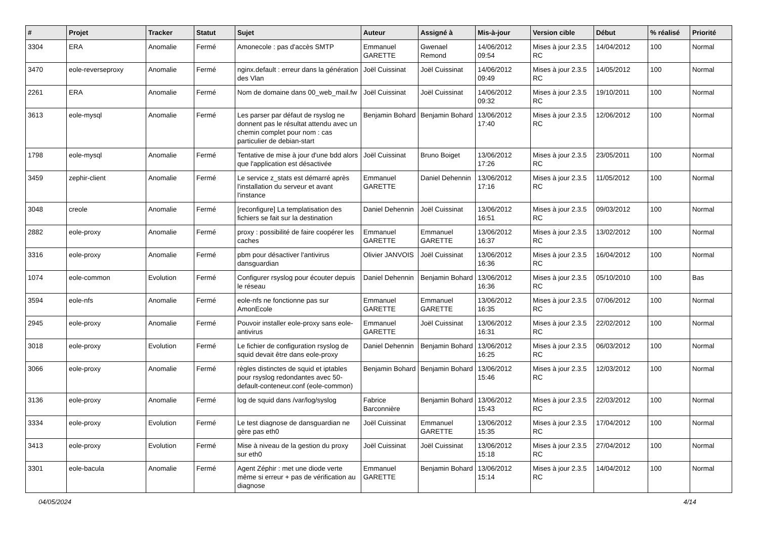| # | Projet | Tracker | Statut | Sujet | Auteur | Assigné à | Mis-à-jour | Version cible | Début | % réalisé | Priorité |
| --- | --- | --- | --- | --- | --- | --- | --- | --- | --- | --- | --- |
| 3304 | ERA | Anomalie | Fermé | Amonecole : pas d'accès SMTP | Emmanuel GARETTE | Gwenael Remond | 14/06/2012 09:54 | Mises à jour 2.3.5 RC | 14/04/2012 | 100 | Normal |
| 3470 | eole-reverseproxy | Anomalie | Fermé | nginx.default : erreur dans la génération des Vlan | Joël Cuissinat | Joël Cuissinat | 14/06/2012 09:49 | Mises à jour 2.3.5 RC | 14/05/2012 | 100 | Normal |
| 2261 | ERA | Anomalie | Fermé | Nom de domaine dans 00_web_mail.fw | Joël Cuissinat | Joël Cuissinat | 14/06/2012 09:32 | Mises à jour 2.3.5 RC | 19/10/2011 | 100 | Normal |
| 3613 | eole-mysql | Anomalie | Fermé | Les parser par défaut de rsyslog ne donnent pas le résultat attendu avec un chemin complet pour nom : cas particulier de debian-start | Benjamin Bohard | Benjamin Bohard | 13/06/2012 17:40 | Mises à jour 2.3.5 RC | 12/06/2012 | 100 | Normal |
| 1798 | eole-mysql | Anomalie | Fermé | Tentative de mise à jour d'une bdd alors que l'application est désactivée | Joël Cuissinat | Bruno Boiget | 13/06/2012 17:26 | Mises à jour 2.3.5 RC | 23/05/2011 | 100 | Normal |
| 3459 | zephir-client | Anomalie | Fermé | Le service z_stats est démarré après l'installation du serveur et avant l'instance | Emmanuel GARETTE | Daniel Dehennin | 13/06/2012 17:16 | Mises à jour 2.3.5 RC | 11/05/2012 | 100 | Normal |
| 3048 | creole | Anomalie | Fermé | [reconfigure] La templatisation des fichiers se fait sur la destination | Daniel Dehennin | Joël Cuissinat | 13/06/2012 16:51 | Mises à jour 2.3.5 RC | 09/03/2012 | 100 | Normal |
| 2882 | eole-proxy | Anomalie | Fermé | proxy : possibilité de faire coopérer les caches | Emmanuel GARETTE | Emmanuel GARETTE | 13/06/2012 16:37 | Mises à jour 2.3.5 RC | 13/02/2012 | 100 | Normal |
| 3316 | eole-proxy | Anomalie | Fermé | pbm pour désactiver l'antivirus dansguardian | Olivier JANVOIS | Joël Cuissinat | 13/06/2012 16:36 | Mises à jour 2.3.5 RC | 16/04/2012 | 100 | Normal |
| 1074 | eole-common | Evolution | Fermé | Configurer rsyslog pour écouter depuis le réseau | Daniel Dehennin | Benjamin Bohard | 13/06/2012 16:36 | Mises à jour 2.3.5 RC | 05/10/2010 | 100 | Bas |
| 3594 | eole-nfs | Anomalie | Fermé | eole-nfs ne fonctionne pas sur AmonEcole | Emmanuel GARETTE | Emmanuel GARETTE | 13/06/2012 16:35 | Mises à jour 2.3.5 RC | 07/06/2012 | 100 | Normal |
| 2945 | eole-proxy | Anomalie | Fermé | Pouvoir installer eole-proxy sans eole-antivirus | Emmanuel GARETTE | Joël Cuissinat | 13/06/2012 16:31 | Mises à jour 2.3.5 RC | 22/02/2012 | 100 | Normal |
| 3018 | eole-proxy | Evolution | Fermé | Le fichier de configuration rsyslog de squid devait être dans eole-proxy | Daniel Dehennin | Benjamin Bohard | 13/06/2012 16:25 | Mises à jour 2.3.5 RC | 06/03/2012 | 100 | Normal |
| 3066 | eole-proxy | Anomalie | Fermé | règles distinctes de squid et iptables pour rsyslog redondantes avec 50-default-conteneur.conf (eole-common) | Benjamin Bohard | Benjamin Bohard | 13/06/2012 15:46 | Mises à jour 2.3.5 RC | 12/03/2012 | 100 | Normal |
| 3136 | eole-proxy | Anomalie | Fermé | log de squid dans /var/log/syslog | Fabrice Barconnière | Benjamin Bohard | 13/06/2012 15:43 | Mises à jour 2.3.5 RC | 22/03/2012 | 100 | Normal |
| 3334 | eole-proxy | Evolution | Fermé | Le test diagnose de dansguardian ne gère pas eth0 | Joël Cuissinat | Emmanuel GARETTE | 13/06/2012 15:35 | Mises à jour 2.3.5 RC | 17/04/2012 | 100 | Normal |
| 3413 | eole-proxy | Evolution | Fermé | Mise à niveau de la gestion du proxy sur eth0 | Joël Cuissinat | Joël Cuissinat | 13/06/2012 15:18 | Mises à jour 2.3.5 RC | 27/04/2012 | 100 | Normal |
| 3301 | eole-bacula | Anomalie | Fermé | Agent Zéphir : met une diode verte même si erreur + pas de vérification au diagnose | Emmanuel GARETTE | Benjamin Bohard | 13/06/2012 15:14 | Mises à jour 2.3.5 RC | 14/04/2012 | 100 | Normal |
04/05/2024 4/14